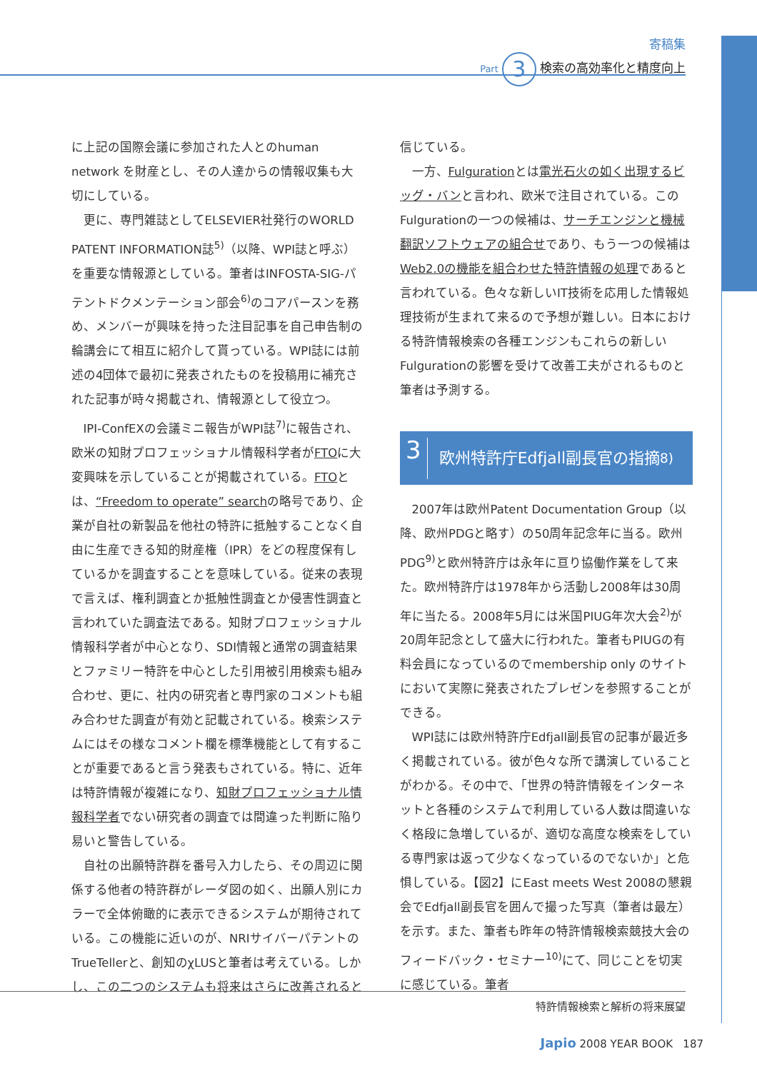寄稿集
Part 3 検索の高効率化と精度向上
に上記の国際会議に参加された人とのhuman network を財産とし、その人達からの情報収集も大切にしている。
更に、専門雑誌としてELSEVIER社発行のWORLD PATENT INFORMATION誌<sup>5)</sup>（以降、WPI誌と呼ぶ）を重要な情報源としている。筆者はINFOSTA-SIG-パテントドクメンテーション部会<sup>6)</sup>のコアパースンを務め、メンバーが興味を持った注目記事を自己申告制の輪講会にて相互に紹介して貰っている。WPI誌には前述の4団体で最初に発表されたものを投稿用に補充された記事が時々掲載され、情報源として役立つ。
IPI-ConfEXの会議ミニ報告がWPI誌<sup>7)</sup>に報告され、欧米の知財プロフェッショナル情報科学者がFTOに大変興味を示していることが掲載されている。FTOとは、“Freedom to operate” searchの略号であり、企業が自社の新製品を他社の特許に抵触することなく自由に生産できる知的財産権（IPR）をどの程度保有しているかを調査することを意味している。従来の表現で言えば、権利調査とか抵触性調査とか侵害性調査と言われていた調査法である。知財プロフェッショナル情報科学者が中心となり、SDI情報と通常の調査結果とファミリー特許を中心とした引用被引用検索も組み合わせ、更に、社内の研究者と専門家のコメントも組み合わせた調査が有効と記載されている。検索システムにはその様なコメント欄を標準機能として有することが重要であると言う発表もされている。特に、近年は特許情報が複雑になり、知財プロフェッショナル情報科学者でない研究者の調査では間違った判断に陥り易いと警告している。
自社の出願特許群を番号入力したら、その周辺に関係する他者の特許群がレーダ図の如く、出願人別にカラーで全体俯瞰的に表示できるシステムが期待されている。この機能に近いのが、NRIサイバーパテントのTrueTellerと、創知のχLUSと筆者は考えている。しかし、この二つのシステムも将来はさらに改善されると
信じている。
一方、Fulgurationとは電光石火の如く出現するビッグ・バンと言われ、欧米で注目されている。このFulgurationの一つの候補は、サーチエンジンと機械翻訳ソフトウェアの組合せであり、もう一つの候補はWeb2.0の機能を組合わせた特許情報の処理であると言われている。色々な新しいIT技術を応用した情報処理技術が生まれて来るので予想が難しい。日本における特許情報検索の各種エンジンもこれらの新しいFulgurationの影響を受けて改善工夫がされるものと筆者は予測する。
3 欧州特許庁Edfjall副長官の指摘<sup>8)</sup>
2007年は欧州Patent Documentation Group（以降、欧州PDGと略す）の50周年記念年に当る。欧州PDG<sup>9)</sup>と欧州特許庁は永年に亘り協働作業をして来た。欧州特許庁は1978年から活動し2008年は30周年に当たる。2008年5月には米国PIUG年次大会<sup>2)</sup>が20周年記念として盛大に行われた。筆者もPIUGの有料会員になっているのでmembership only のサイトにおいて実際に発表されたプレゼンを参照することができる。
WPI誌には欧州特許庁Edfjall副長官の記事が最近多く掲載されている。彼が色々な所で講演していることがわかる。その中で、「世界の特許情報をインターネットと各種のシステムで利用している人数は間違いなく格段に急増しているが、適切な高度な検索をしている専門家は返って少なくなっているのでないか」と危惧している。【図2】にEast meets West 2008の懇親会でEdfjall副長官を囲んで撮った写真（筆者は最左）を示す。また、筆者も昨年の特許情報検索競技大会のフィードバック・セミナー<sup>10)</sup>にて、同じことを切実に感じている。筆者
特許情報検索と解析の将来展望
Japio 2008 YEAR BOOK 187